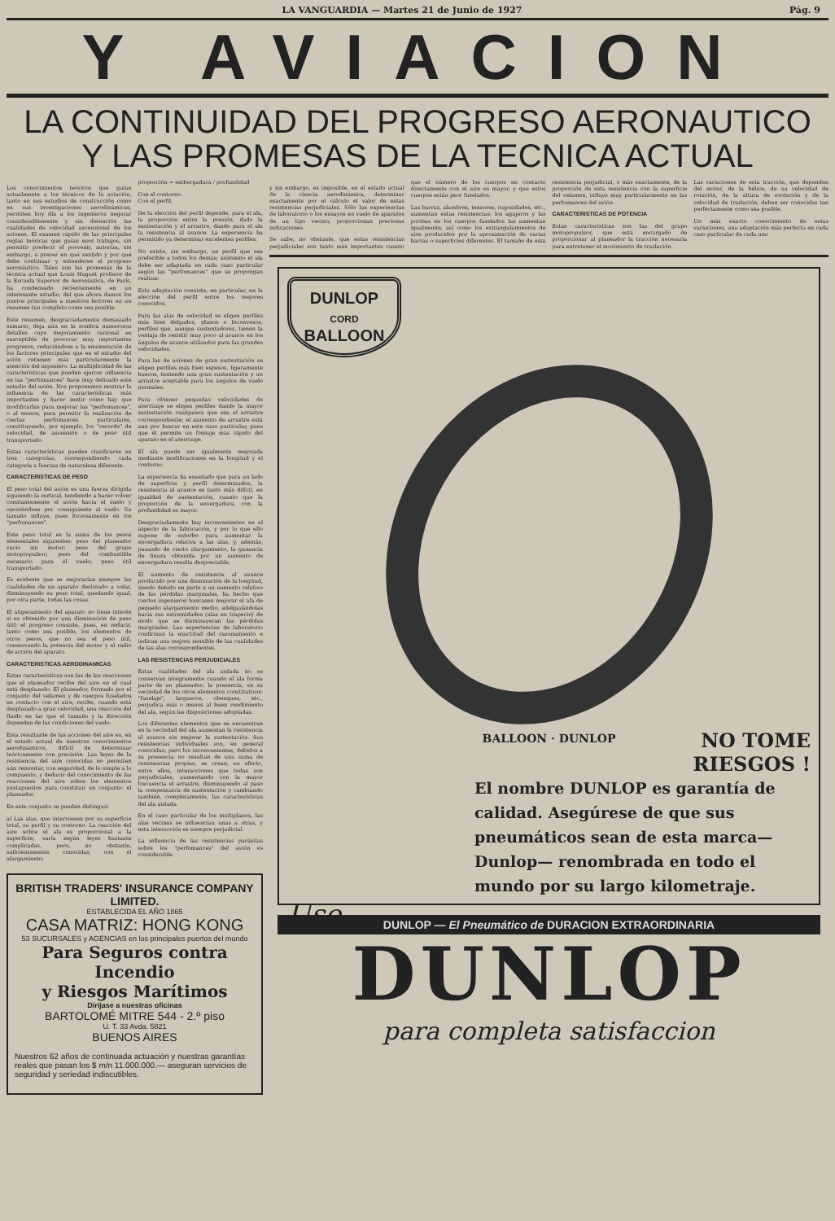LA VANGUARDIA — Martes 21 de Junio de 1927 Pág. 9
Y AVIACION
LA CONTINUIDAD DEL PROGRESO AERONAUTICO
Y LAS PROMESAS DE LA TECNICA ACTUAL
Los conocimientos teóricos que guían actualmente a los técnicos de la aviación, tanto en sus estudios de construcción como en sus investigaciones aerodinámicas, permiten hoy día a los ingenieros mejorar considerablemente y sin detención las cualidades de velocidad ascensional de los aviones. El examen rápido de las principales reglas teóricas que guían esos trabajos, sin permitir predecir el porvenir, autoriza, sin embargo, a prever en qué sentido y por qué debe continuar y extenderse el progreso aeronáutico. Tales son las promesas de la técnica actual que Louis Huguet profesor de la Escuela Superior de Aeronáutica, de París, ha condensado recientemente en un interesante estudio, del que ahora damos los puntos principales a nuestros lectores en un resumen tan completo como sea posible.
Este resumen, desgraciadamente demasiado sumario, deja aún en la sombra numerosos detalles cuyo mejoramiento racional es susceptible de provocar muy importantes progresos, reduciéndose a la enumeración de los factores principales que en el estudio del avión retienen más particularmente la atención del ingeniero. La multiplicidad de las características que pueden ejercer influencia en las "perfomances" hace muy delicado este estudio del avión. Nos proponemos mostrar la influencia de las características más importantes y hacer sentir cómo hay que modificarlas para mejorar las "perfomances", o al menos, para permitir la realización de ciertas perfomances particulares, constituyendo, por ejemplo, los "records" de velocidad, de ascensión o de peso útil transportado.
Estas características pueden clasificarse en tres categorías, correspondiendo cada categoría a fuerzas de naturaleza diferente.
CARACTERISTICAS DE PESO
El peso total del avión es una fuerza dirigida siguiendo la vertical, tendiendo a hacer volver constantemente el avión hacia el suelo y oponiéndose por consiguiente al vuelo. Su tamaño influye, pues forzosamente en los "perfomances".
Este peso total es la suma de los pesos elementales siguientes: peso del planeador vacío sin motor; peso del grupo motopropulsor; peso del combustible necesario para el vuelo; peso útil transportado.
Es evidente que se mejorarían siempre las cualidades de un aparato destinado a volar, disminuyendo su peso total, quedando igual, por otra parte, todas las cosas.
El aligeramiento del aparato no tiene interés si es obtenido por una disminución de peso útil; el progreso consiste, pues, en reducir, tanto como sea posible, los elementos de otros pesos, que no sea el peso útil, conservando la potencia del motor y el radio de acción del aparato.
CARACTERISTICAS AERODINAMICAS
Estas características son las de las reacciones que el planeador recibe del aire en el cual está desplazado. El planeador, formado por el conjunto del velamen y de cuerpos fuselados en contacto con el aire, recibe, cuando está desplazado a gran velocidad, una reacción del fluido en las que el tamaño y la dirección dependen de las condiciones del vuelo.
Esta resultante de las acciones del aire es, en el estado actual de nuestros conocimientos aerodinámicos, difícil de determinar teóricamente con precisión. Las leyes de la resistencia del aire conocidas no permiten aún remontar, con seguridad, de lo simple a lo compuesto, y deducir del conocimiento de las reacciones del aire sobre los elementos yuxtapuestos para constituir un conjunto: el planeador.
En este conjunto se pueden distinguir.
a) Las alas, que intervienen por su superficie total, su perfil y su contorno. La reacción del aire sobre el ala es proporcional a la superficie; varía según leyes bastante complicadas, pero, no obstante, suficientemente conocidas, con el alargamiento;
proporción = embergadura / profundidad
Con el contorno.
Con el perfil.
De la elección del perfil depende, para el ala, la proporción entre la presión, dado la sustentación y el arrastre, dando para el ala la resistencia al avance. La experiencia ha permitido ya determinar excelentes perfiles.
No existe, sin embargo, un perfil que sea preferible a todos los demás; asimismo el ala debe ser adaptada en cada caso particular según las "perfomances" que se propongan realizar.
Esta adaptación consiste, en particular, en la elección del perfil entre los mejores conocidos.
Para las alas de velocidad se eligen perfiles más bien delgados, planos o biconvexos, perfiles que, aunque sustentadores, tienen la ventaja de resistir muy poco al avance en los ángulos de avance utilizados para las grandes velocidades.
Para las de aviones de gran sustentación se eligen perfiles más bien espesos, ligeramente huecos, teniendo una gran sustentación y un arrastre aceptable para los ángulos de vuelo normales.
Para obtener pequeñas velocidades de aterrizaje se eligen perfiles dando la mayor sustentación cualquiera que sea el arrastre correspondiente; el aumento de arrastre está aun por buscar en este caso particular, pues que él permite un frenaje más rápido del aparato en el aterrizaje.
El ala puede ser igualmente mejorada mediante modificaciones en la longitud y el contorno.
La experiencia ha enseñado que para un lado de superficie y perfil determinados, la resistencia al avance es tanto más difícil, en igualdad de sustentación, cuanto que la proporción de la envergadura con la profundidad es mayor.
Desgraciadamente hay inconvenientes en el aspecto de la fabricación, y por lo que ello supone de estorbo para aumentar la envergadura relativa a las alas, y, además, pasando de cierto alargamiento, la ganancia de finura obtenida por un aumento de envergadura resulta despreciable.
El aumento de resistencia al avance producido por una disminución de la longitud, siendo debido en parte a un aumento relativo de las pérdidas marginales, ha hecho que ciertos ingenieros buscasen mejorar el ala de pequeño alargamiento medio, adelgazándolas hacia sus extremidades (alas en trapecio) de modo que se disminuyeran las pérdidas marginales. Las experiencias de laboratorio confirman la exactitud del razonamiento e indican una mejora sensible de las cualidades de las alas correspondientes.
LAS RESISTENCIAS PERJUDICIALES
Estas cualidades del ala aislada no se conservan íntegramente cuando el ala forma parte de un planeador; la presencia, en su vecindad de los otros elementos constitutivos: "fuselaje", largueros, obenques, etc., perjudica más o menos al buen rendimiento del ala, según las disposiciones adoptadas.
Los diferentes elementos que se encuentran en la vecindad del ala aumentan la resistencia al avance sin mejorar la sustentación. Sus resistencias individuales son, en general conocidas; pero los inconvenientes, debidos a su presencia no resultan de una suma de resistencias propias, se crean, en efecto, entre ellos, interacciones que todas son perjudiciales, aumentando con la mayor frecuencia el arrastre, disminuyendo al paso la compensatriz de sustentación y cambiando también, completamente, las características del ala aislada.
En el caso particular de los multiplanos, las alas vecinas se influencian unas a otras, y esta interacción es siempre perjudicial.
La influencia de las resistencias parásitas sobre los "perfomances" del avión es considerable.
BRITISH TRADERS' INSURANCE COMPANY LIMITED.
ESTABLECIDA EL AÑO 1865
CASA MATRIZ: HONG KONG
53 SUCURSALES y AGENCIAS en los principales puertos del mundo
Para Seguros contra Incendio
y Riesgos Marítimos
Diríjase a nuestras oficinas
BARTOLOMÉ MITRE 544 - 2.º piso
U. T. 33 Avda. 5821
BUENOS AIRES
Nuestros 62 años de continuada actuación y nuestras garantías reales que pasan los $ m/n 11.000.000.— aseguran servicios de seguridad y seriedad indiscutibles.
y sin embargo, es imposible, en el estado actual de la ciencia aerodinámica, determinar exactamente por el cálculo el valor de estas resistencias perjudiciales. Sólo las experiencias de laboratorio o los ensayos en vuelo de aparatos de un tipo vecino, proporcionan preciosas indicaciones.
Se sabe, no obstante, que estas resistencias perjudiciales son tanto más importantes cuanto que el número de los cuerpos en contacto directamente con el aire es mayor, y que estos cuerpos están peor fuselados.
Las barras, alambres, tensores, rugosidades, etc., aumentan estas resistencias; los agujeros y las jorobas en los cuerpos fuselados las aumentan igualmente, así como los extrangulamientos de aire producidos por la aproximación de varias barras o superficies diferentes. El tamaño de esta resistencia perjudicial, o más exactamente, de la proporción de esta resistencia con la superficie del velamen, influye muy particularmente en las perfomances del avión.
CARACTERISTICAS DE POTENCIA
Estas características son las del grupo motopropulsor, que está encargado de proporcionar al planeador la tracción necesaria para entretener el movimiento de traslación.
Las variaciones de esta tracción, que dependen del motor, de la hélice, de su velocidad de rotación, de la altura de evolución y de la velocidad de traslación, deben ser conocidas tan perfectamente como sea posible.
Un más exacto conocimiento de estas variaciones, una adaptación más perfecta en cada caso particular de cada uno
DUNLOP
CORD
BALLOON
BALLOON · DUNLOP
NO TOME
RIESGOS !
El nombre DUNLOP es garantía de calidad. Asegúrese de que sus pneumáticos sean de esta marca— Dunlop— renombrada en todo el mundo por su largo kilometraje.
Use
DUNLOP
para completa satisfaccion
DUNLOP — El Pneumático de DURACION EXTRAORDINARIA